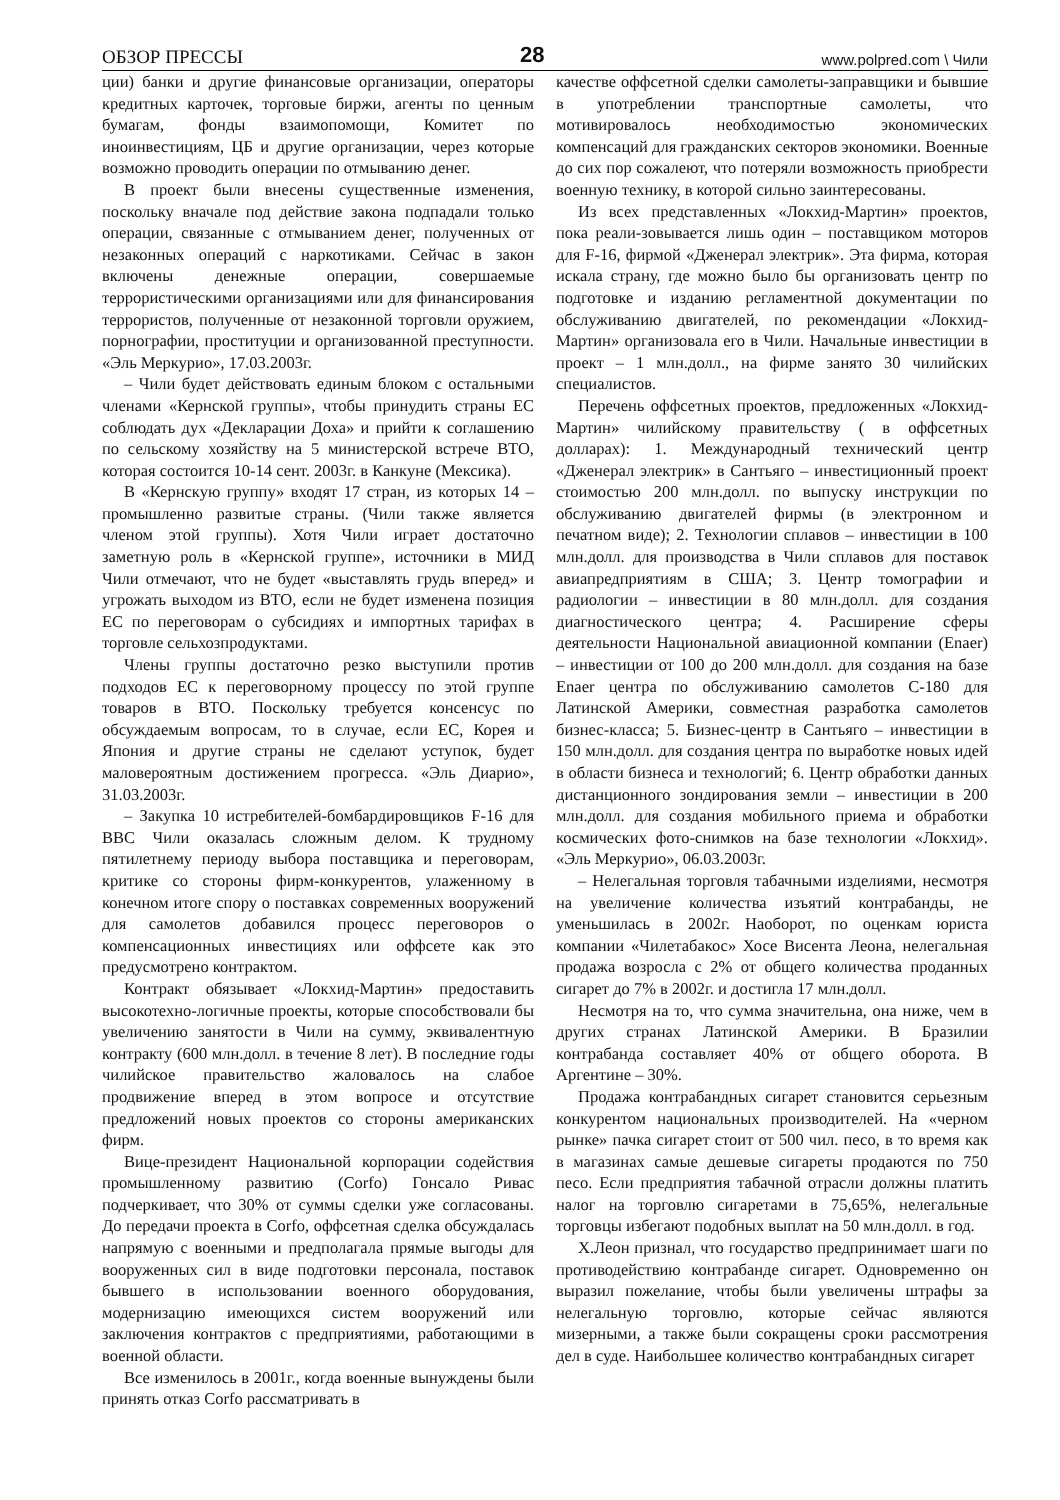ОБЗОР ПРЕССЫ 28 www.polpred.com \ Чили
ции) банки и другие финансовые организации, операторы кредитных карточек, торговые биржи, агенты по ценным бумагам, фонды взаимопомощи, Комитет по иноинвестициям, ЦБ и другие организации, через которые возможно проводить операции по отмыванию денег.
В проект были внесены существенные изменения, поскольку вначале под действие закона подпадали только операции, связанные с отмыванием денег, полученных от незаконных операций с наркотиками. Сейчас в закон включены денежные операции, совершаемые террористическими организациями или для финансирования террористов, полученные от незаконной торговли оружием, порнографии, проституции и организованной преступности. «Эль Меркурио», 17.03.2003г.
– Чили будет действовать единым блоком с остальными членами «Кернской группы», чтобы принудить страны ЕС соблюдать дух «Декларации Доха» и прийти к соглашению по сельскому хозяйству на 5 министерской встрече ВТО, которая состоится 10-14 сент. 2003г. в Канкуне (Мексика).
В «Кернскую группу» входят 17 стран, из которых 14 – промышленно развитые страны. (Чили также является членом этой группы). Хотя Чили играет достаточно заметную роль в «Кернской группе», источники в МИД Чили отмечают, что не будет «выставлять грудь вперед» и угрожать выходом из ВТО, если не будет изменена позиция ЕС по переговорам о субсидиях и импортных тарифах в торговле сельхозпродуктами.
Члены группы достаточно резко выступили против подходов ЕС к переговорному процессу по этой группе товаров в ВТО. Поскольку требуется консенсус по обсуждаемым вопросам, то в случае, если ЕС, Корея и Япония и другие страны не сделают уступок, будет маловероятным достижением прогресса. «Эль Диарио», 31.03.2003г.
– Закупка 10 истребителей-бомбардировщиков F-16 для ВВС Чили оказалась сложным делом. К трудному пятилетнему периоду выбора поставщика и переговорам, критике со стороны фирм-конкурентов, улаженному в конечном итоге спору о поставках современных вооружений для самолетов добавился процесс переговоров о компенсационных инвестициях или оффсете как это предусмотрено контрактом.
Контракт обязывает «Локхид-Мартин» предоставить высокотехно-логичные проекты, которые способствовали бы увеличению занятости в Чили на сумму, эквивалентную контракту (600 млн.долл. в течение 8 лет). В последние годы чилийское правительство жаловалось на слабое продвижение вперед в этом вопросе и отсутствие предложений новых проектов со стороны американских фирм.
Вице-президент Национальной корпорации содействия промышленному развитию (Corfo) Гонсало Ривас подчеркивает, что 30% от суммы сделки уже согласованы. До передачи проекта в Corfo, оффсетная сделка обсуждалась напрямую с военными и предполагала прямые выгоды для вооруженных сил в виде подготовки персонала, поставок бывшего в использовании военного оборудования, модернизацию имеющихся систем вооружений или заключения контрактов с предприятиями, работающими в военной области.
Все изменилось в 2001г., когда военные вынуждены были принять отказ Corfo рассматривать в
качестве оффсетной сделки самолеты-заправщики и бывшие в употреблении транспортные самолеты, что мотивировалось необходимостью экономических компенсаций для гражданских секторов экономики. Военные до сих пор сожалеют, что потеряли возможность приобрести военную технику, в которой сильно заинтересованы.
Из всех представленных «Локхид-Мартин» проектов, пока реали-зовывается лишь один – поставщиком моторов для F-16, фирмой «Дженерал электрик». Эта фирма, которая искала страну, где можно было бы организовать центр по подготовке и изданию регламентной документации по обслуживанию двигателей, по рекомендации «Локхид-Мартин» организовала его в Чили. Начальные инвестиции в проект – 1 млн.долл., на фирме занято 30 чилийских специалистов.
Перечень оффсетных проектов, предложенных «Локхид-Мартин» чилийскому правительству ( в оффсетных долларах): 1. Международный технический центр «Дженерал электрик» в Сантьяго – инвестиционный проект стоимостью 200 млн.долл. по выпуску инструкции по обслуживанию двигателей фирмы (в электронном и печатном виде); 2. Технологии сплавов – инвестиции в 100 млн.долл. для производства в Чили сплавов для поставок авиапредприятиям в США; 3. Центр томографии и радиологии – инвестиции в 80 млн.долл. для создания диагностического центра; 4. Расширение сферы деятельности Национальной авиационной компании (Enaer) – инвестиции от 100 до 200 млн.долл. для создания на базе Enaer центра по обслуживанию самолетов С-180 для Латинской Америки, совместная разработка самолетов бизнес-класса; 5. Бизнес-центр в Сантьяго – инвестиции в 150 млн.долл. для создания центра по выработке новых идей в области бизнеса и технологий; 6. Центр обработки данных дистанционного зондирования земли – инвестиции в 200 млн.долл. для создания мобильного приема и обработки космических фото-снимков на базе технологии «Локхид». «Эль Меркурио», 06.03.2003г.
– Нелегальная торговля табачными изделиями, несмотря на увеличение количества изъятий контрабанды, не уменьшилась в 2002г. Наоборот, по оценкам юриста компании «Чилетабакос» Хосе Висента Леона, нелегальная продажа возросла с 2% от общего количества проданных сигарет до 7% в 2002г. и достигла 17 млн.долл.
Несмотря на то, что сумма значительна, она ниже, чем в других странах Латинской Америки. В Бразилии контрабанда составляет 40% от общего оборота. В Аргентине – 30%.
Продажа контрабандных сигарет становится серьезным конкурентом национальных производителей. На «черном рынке» пачка сигарет стоит от 500 чил. песо, в то время как в магазинах самые дешевые сигареты продаются по 750 песо. Если предприятия табачной отрасли должны платить налог на торговлю сигаретами в 75,65%, нелегальные торговцы избегают подобных выплат на 50 млн.долл. в год.
Х.Леон признал, что государство предпринимает шаги по противодействию контрабанде сигарет. Одновременно он выразил пожелание, чтобы были увеличены штрафы за нелегальную торговлю, которые сейчас являются мизерными, а также были сокращены сроки рассмотрения дел в суде. Наибольшее количество контрабандных сигарет